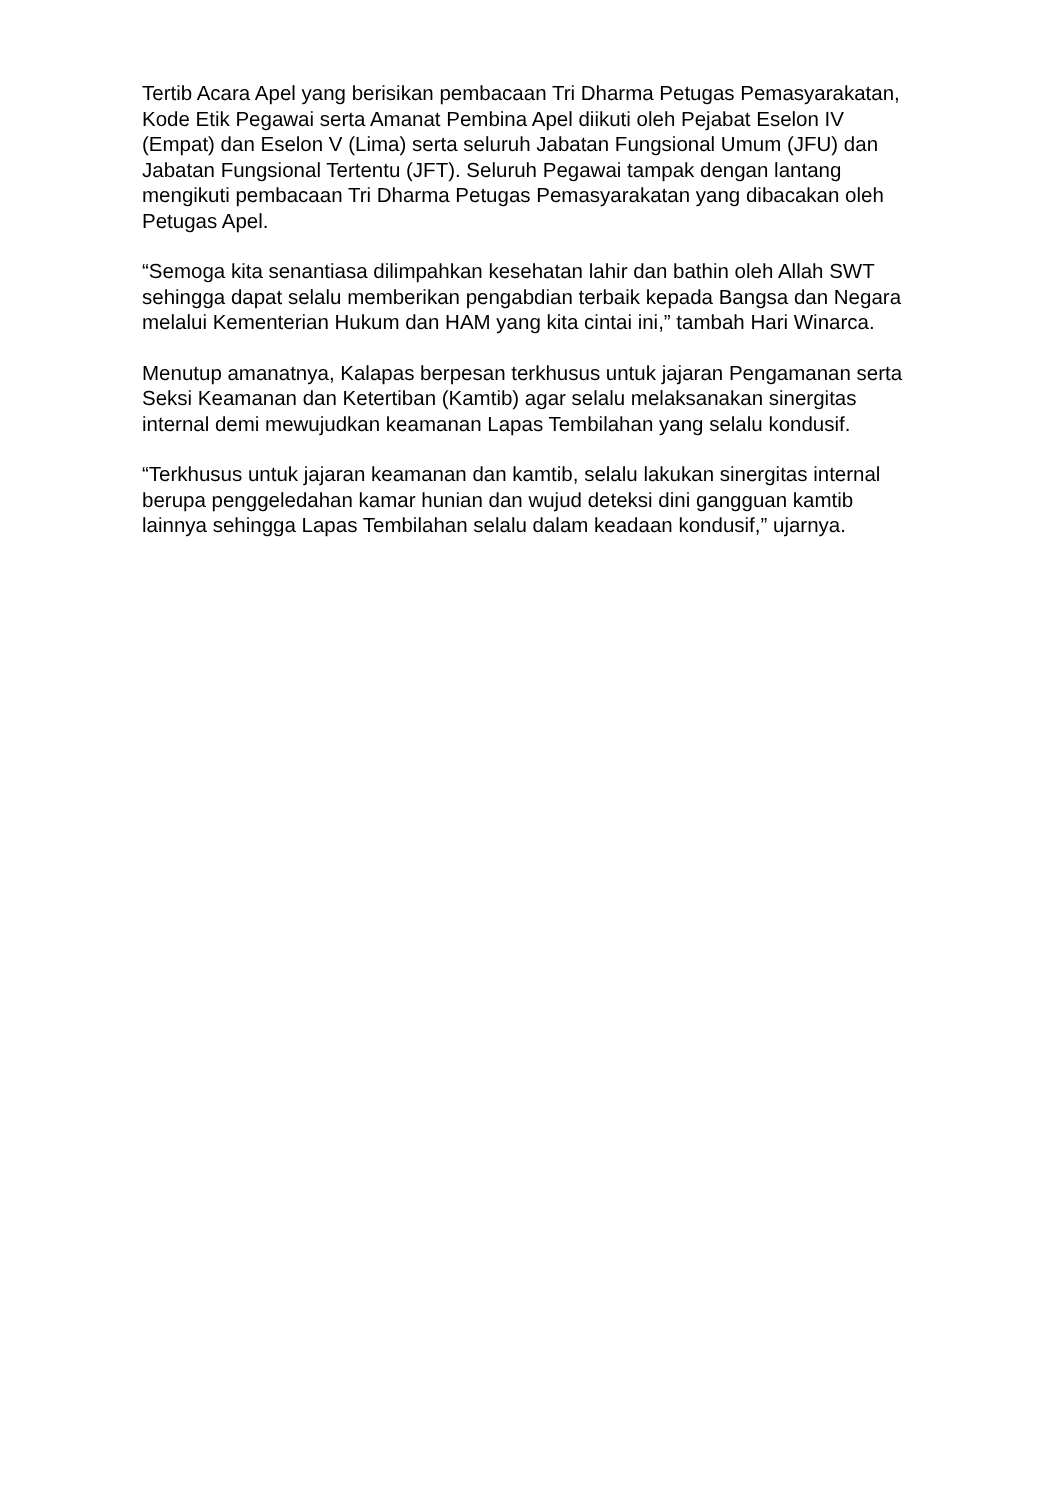Tertib Acara Apel yang berisikan pembacaan Tri Dharma Petugas Pemasyarakatan, Kode Etik Pegawai serta Amanat Pembina Apel diikuti oleh Pejabat Eselon IV (Empat) dan Eselon V (Lima) serta seluruh Jabatan Fungsional Umum (JFU) dan Jabatan Fungsional Tertentu (JFT). Seluruh Pegawai tampak dengan lantang mengikuti pembacaan Tri Dharma Petugas Pemasyarakatan yang dibacakan oleh Petugas Apel.
“Semoga kita senantiasa dilimpahkan kesehatan lahir dan bathin oleh Allah SWT sehingga dapat selalu memberikan pengabdian terbaik kepada Bangsa dan Negara melalui Kementerian Hukum dan HAM yang kita cintai ini,” tambah Hari Winarca.
Menutup amanatnya, Kalapas berpesan terkhusus untuk jajaran Pengamanan serta Seksi Keamanan dan Ketertiban (Kamtib) agar selalu melaksanakan sinergitas internal demi mewujudkan keamanan Lapas Tembilahan yang selalu kondusif.
“Terkhusus untuk jajaran keamanan dan kamtib, selalu lakukan sinergitas internal berupa penggeledahan kamar hunian dan wujud deteksi dini gangguan kamtib lainnya sehingga Lapas Tembilahan selalu dalam keadaan kondusif,” ujarnya.